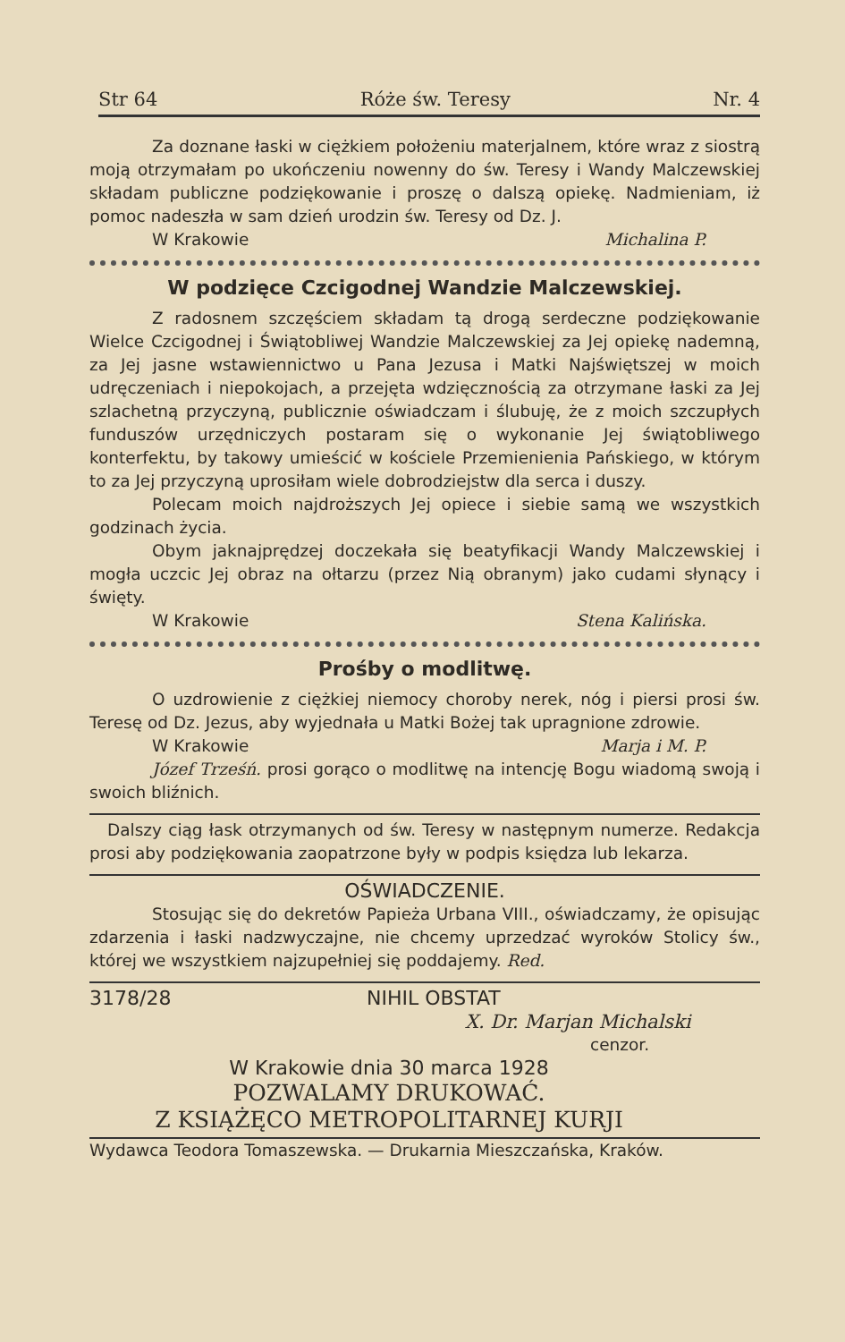Str 64 Róże św. Teresy Nr. 4
Za doznane łaski w ciężkiem położeniu materjalnem, które wraz z siostrą moją otrzymałam po ukończeniu nowenny do św. Teresy i Wandy Malczewskiej składam publiczne podziękowanie i proszę o dalszą opiekę. Nadmieniam, iż pomoc nadeszła w sam dzień urodzin św. Teresy od Dz. J.
W Krakowie Michalina P.
W podzięce Czcigodnej Wandzie Malczewskiej.
Z radosnem szczęściem składam tą drogą serdeczne podziękowanie Wielce Czcigodnej i Świątobliwej Wandzie Malczewskiej za Jej opiekę nademną, za Jej jasne wstawiennictwo u Pana Jezusa i Matki Najświętszej w moich udręczeniach i niepokojach, a przejęta wdzięcznością za otrzymane łaski za Jej szlachetną przyczyną, publicznie oświadczam i ślubuję, że z moich szczupłych funduszów urzędniczych postaram się o wykonanie Jej świątobliwego konterfektu, by takowy umieścić w kościele Przemienienia Pańskiego, w którym to za Jej przyczyną uprosiłam wiele dobrodziejstw dla serca i duszy.
Polecam moich najdroższych Jej opiece i siebie samą we wszystkich godzinach życia.
Obym jaknajprędzej doczekała się beatyfikacji Wandy Malczewskiej i mogła uczcic Jej obraz na ołtarzu (przez Nią obranym) jako cudami słynący i święty.
W Krakowie Stena Kalińska.
Prośby o modlitwę.
O uzdrowienie z ciężkiej niemocy choroby nerek, nóg i piersi prosi św. Teresę od Dz. Jezus, aby wyjednała u Matki Bożej tak upragnione zdrowie.
W Krakowie Marja i M. P.
Józef Trześń. prosi gorąco o modlitwę na intencję Bogu wiadomą swoją i swoich bliźnich.
Dalszy ciąg łask otrzymanych od św. Teresy w następnym numerze. Redakcja prosi aby podziękowania zaopatrzone były w podpis księdza lub lekarza.
OŚWIADCZENIE.
Stosując się do dekretów Papieża Urbana VIII., oświadczamy, że opisując zdarzenia i łaski nadzwyczajne, nie chcemy uprzedzać wyroków Stolicy św., której we wszystkiem najzupełniej się poddajemy. Red.
3178/28 NIHIL OBSTAT
X. Dr. Marjan Michalski
cenzor.
W Krakowie dnia 30 marca 1928
POZWALAMY DRUKOWAĆ.
Z KSIĄŻĘCO METROPOLITARNEJ KURJI
Wydawca Teodora Tomaszewska. — Drukarnia Mieszczańska, Kraków.